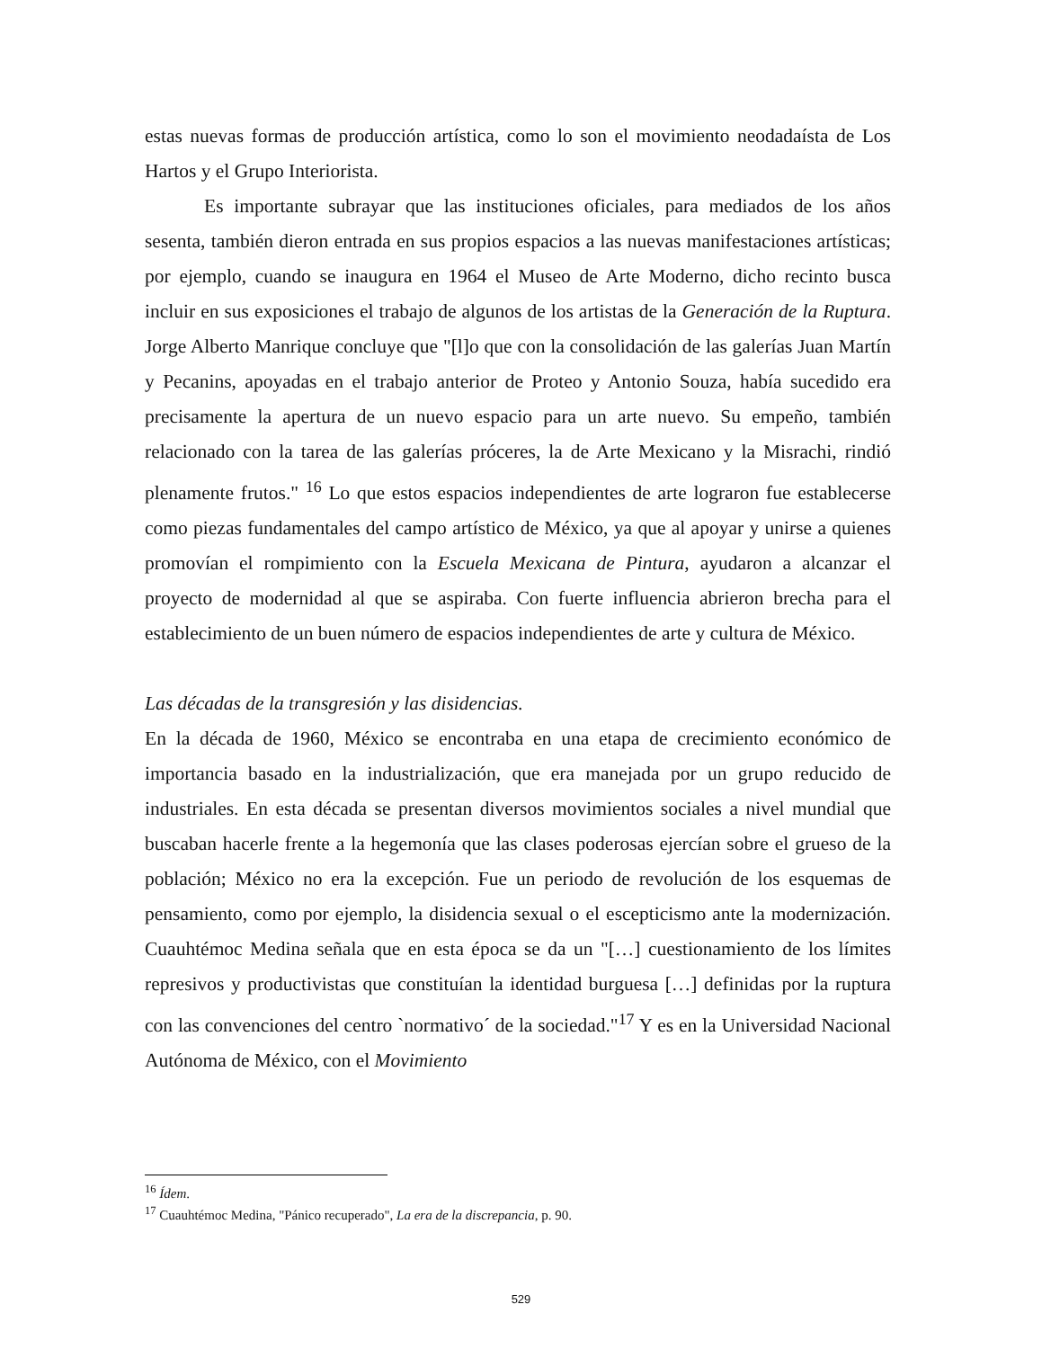estas nuevas formas de producción artística, como lo son el movimiento neodadaísta de Los Hartos y el Grupo Interiorista.
Es importante subrayar que las instituciones oficiales, para mediados de los años sesenta, también dieron entrada en sus propios espacios a las nuevas manifestaciones artísticas; por ejemplo, cuando se inaugura en 1964 el Museo de Arte Moderno, dicho recinto busca incluir en sus exposiciones el trabajo de algunos de los artistas de la Generación de la Ruptura. Jorge Alberto Manrique concluye que "[l]o que con la consolidación de las galerías Juan Martín y Pecanins, apoyadas en el trabajo anterior de Proteo y Antonio Souza, había sucedido era precisamente la apertura de un nuevo espacio para un arte nuevo. Su empeño, también relacionado con la tarea de las galerías próceres, la de Arte Mexicano y la Misrachi, rindió plenamente frutos." <sup>16</sup> Lo que estos espacios independientes de arte lograron fue establecerse como piezas fundamentales del campo artístico de México, ya que al apoyar y unirse a quienes promovían el rompimiento con la Escuela Mexicana de Pintura, ayudaron a alcanzar el proyecto de modernidad al que se aspiraba. Con fuerte influencia abrieron brecha para el establecimiento de un buen número de espacios independientes de arte y cultura de México.
Las décadas de la transgresión y las disidencias.
En la década de 1960, México se encontraba en una etapa de crecimiento económico de importancia basado en la industrialización, que era manejada por un grupo reducido de industriales. En esta década se presentan diversos movimientos sociales a nivel mundial que buscaban hacerle frente a la hegemonía que las clases poderosas ejercían sobre el grueso de la población; México no era la excepción. Fue un periodo de revolución de los esquemas de pensamiento, como por ejemplo, la disidencia sexual o el escepticismo ante la modernización. Cuauhtémoc Medina señala que en esta época se da un "[…] cuestionamiento de los límites represivos y productivistas que constituían la identidad burguesa […] definidas por la ruptura con las convenciones del centro `normativo´ de la sociedad."<sup>17</sup> Y es en la Universidad Nacional Autónoma de México, con el Movimiento
<sup>16</sup> Ídem.
<sup>17</sup> Cuauhtémoc Medina, "Pánico recuperado", La era de la discrepancia, p. 90.
529